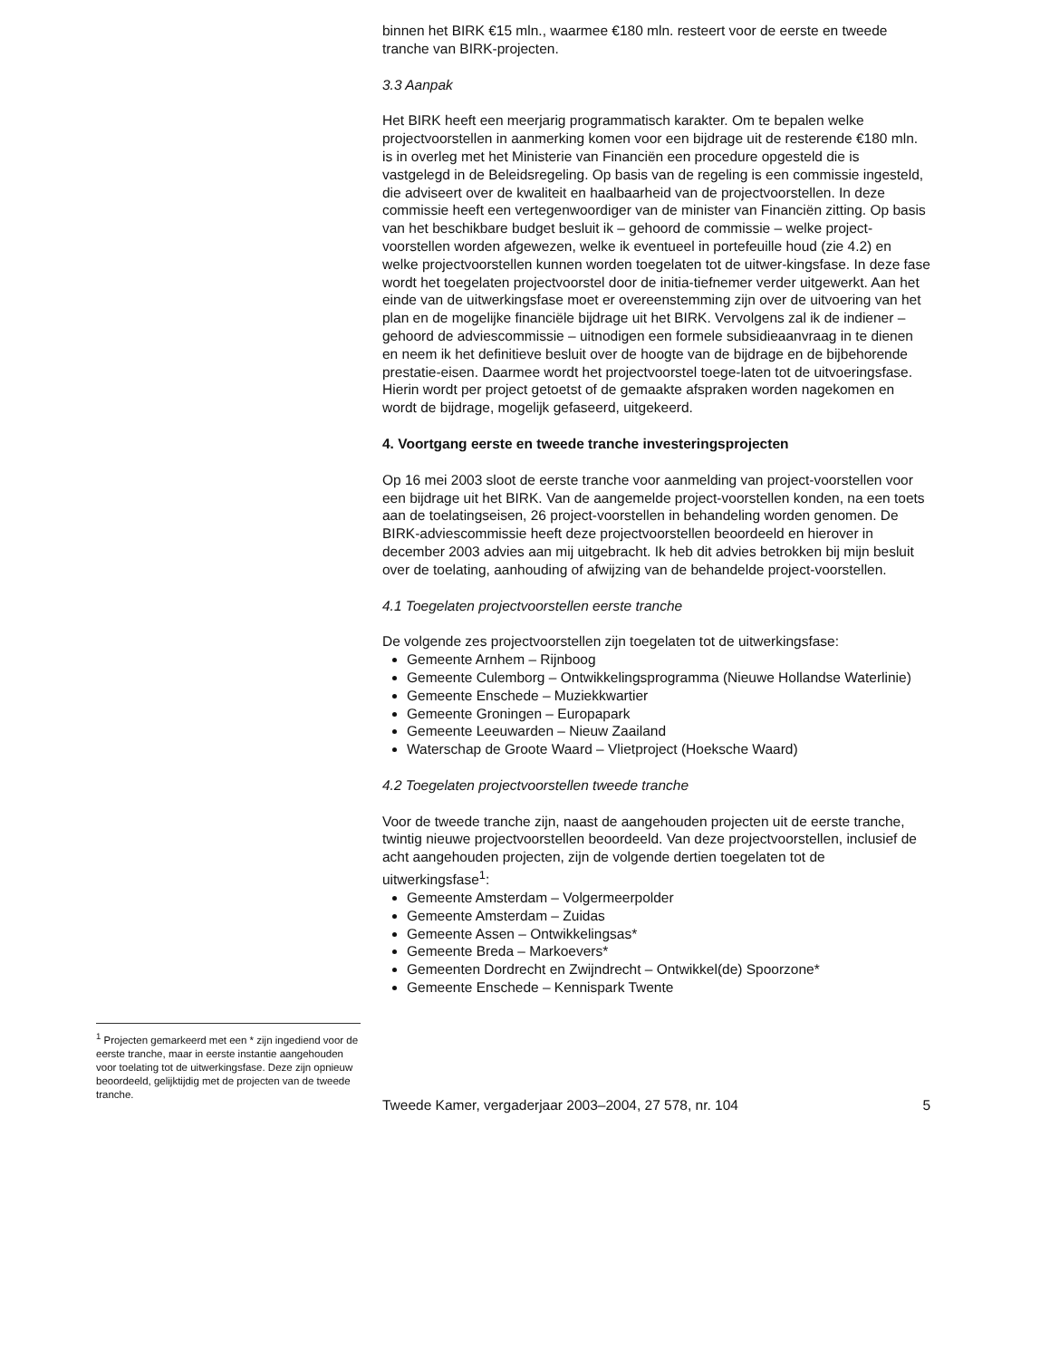<sup>1</sup> Projecten gemarkeerd met een * zijn ingediend voor de eerste tranche, maar in eerste instantie aangehouden voor toelating tot de uitwerkingsfase. Deze zijn opnieuw beoordeeld, gelijktijdig met de projecten van de tweede tranche.
binnen het BIRK €15 mln., waarmee €180 mln. resteert voor de eerste en tweede tranche van BIRK-projecten.
3.3 Aanpak
Het BIRK heeft een meerjarig programmatisch karakter. Om te bepalen welke projectvoorstellen in aanmerking komen voor een bijdrage uit de resterende €180 mln. is in overleg met het Ministerie van Financiën een procedure opgesteld die is vastgelegd in de Beleidsregeling. Op basis van de regeling is een commissie ingesteld, die adviseert over de kwaliteit en haalbaarheid van de projectvoorstellen. In deze commissie heeft een vertegenwoordiger van de minister van Financiën zitting. Op basis van het beschikbare budget besluit ik – gehoord de commissie – welke project-voorstellen worden afgewezen, welke ik eventueel in portefeuille houd (zie 4.2) en welke projectvoorstellen kunnen worden toegelaten tot de uitwer-kingsfase. In deze fase wordt het toegelaten projectvoorstel door de initia-tiefnemer verder uitgewerkt. Aan het einde van de uitwerkingsfase moet er overeenstemming zijn over de uitvoering van het plan en de mogelijke financiële bijdrage uit het BIRK. Vervolgens zal ik de indiener – gehoord de adviescommissie – uitnodigen een formele subsidieaanvraag in te dienen en neem ik het definitieve besluit over de hoogte van de bijdrage en de bijbehorende prestatie-eisen. Daarmee wordt het projectvoorstel toege-laten tot de uitvoeringsfase. Hierin wordt per project getoetst of de gemaakte afspraken worden nagekomen en wordt de bijdrage, mogelijk gefaseerd, uitgekeerd.
4. Voortgang eerste en tweede tranche investeringsprojecten
Op 16 mei 2003 sloot de eerste tranche voor aanmelding van project-voorstellen voor een bijdrage uit het BIRK. Van de aangemelde project-voorstellen konden, na een toets aan de toelatingseisen, 26 project-voorstellen in behandeling worden genomen. De BIRK-adviescommissie heeft deze projectvoorstellen beoordeeld en hierover in december 2003 advies aan mij uitgebracht. Ik heb dit advies betrokken bij mijn besluit over de toelating, aanhouding of afwijzing van de behandelde project-voorstellen.
4.1 Toegelaten projectvoorstellen eerste tranche
De volgende zes projectvoorstellen zijn toegelaten tot de uitwerkingsfase:
Gemeente Arnhem – Rijnboog
Gemeente Culemborg – Ontwikkelingsprogramma (Nieuwe Hollandse Waterlinie)
Gemeente Enschede – Muziekkwartier
Gemeente Groningen – Europapark
Gemeente Leeuwarden – Nieuw Zaailand
Waterschap de Groote Waard – Vlietproject (Hoeksche Waard)
4.2 Toegelaten projectvoorstellen tweede tranche
Voor de tweede tranche zijn, naast de aangehouden projecten uit de eerste tranche, twintig nieuwe projectvoorstellen beoordeeld. Van deze projectvoorstellen, inclusief de acht aangehouden projecten, zijn de volgende dertien toegelaten tot de uitwerkingsfase<sup>1</sup>:
Gemeente Amsterdam – Volgermeerpolder
Gemeente Amsterdam – Zuidas
Gemeente Assen – Ontwikkelingsas*
Gemeente Breda – Markoevers*
Gemeenten Dordrecht en Zwijndrecht – Ontwikkel(de) Spoorzone*
Gemeente Enschede – Kennispark Twente
Tweede Kamer, vergaderjaar 2003–2004, 27 578, nr. 104 5